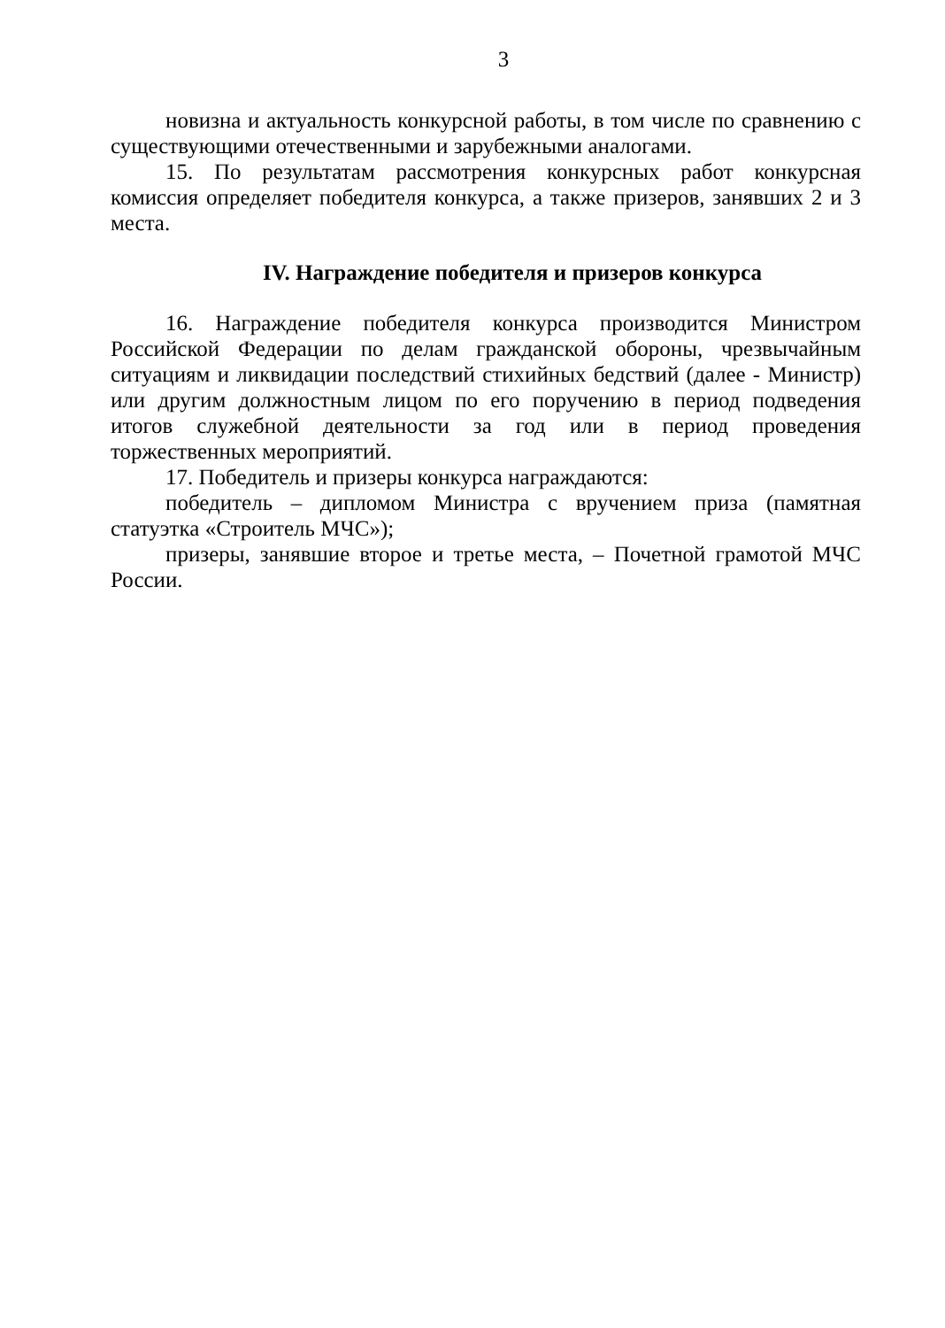3
новизна и актуальность конкурсной работы, в том числе по сравнению с существующими отечественными и зарубежными аналогами.
15. По результатам рассмотрения конкурсных работ конкурсная комиссия определяет победителя конкурса, а также призеров, занявших 2 и 3 места.
IV. Награждение победителя и призеров конкурса
16. Награждение победителя конкурса производится Министром Российской Федерации по делам гражданской обороны, чрезвычайным ситуациям и ликвидации последствий стихийных бедствий (далее - Министр) или другим должностным лицом по его поручению в период подведения итогов служебной деятельности за год или в период проведения торжественных мероприятий.
17. Победитель и призеры конкурса награждаются:
победитель – дипломом Министра с вручением приза (памятная статуэтка «Строитель МЧС»);
призеры, занявшие второе и третье места, – Почетной грамотой МЧС России.